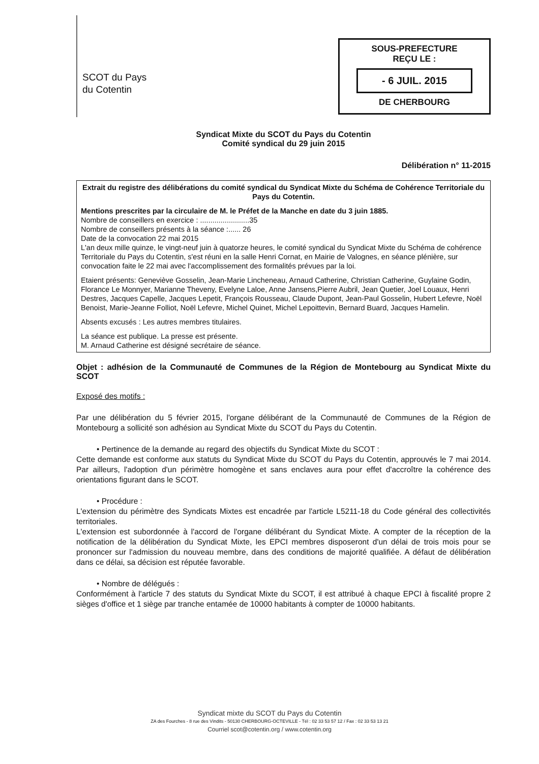SCOT du Pays
du Cotentin
SOUS-PREFECTURE
REÇU LE :
- 6 JUIL. 2015
DE CHERBOURG
Syndicat Mixte du SCOT du Pays du Cotentin
Comité syndical du 29 juin 2015
Délibération n° 11-2015
Extrait du registre des délibérations du comité syndical du Syndicat Mixte du Schéma de Cohérence Territoriale du Pays du Cotentin.
Mentions prescrites par la circulaire de M. le Préfet de la Manche en date du 3 juin 1885.
Nombre de conseillers en exercice : ........................35
Nombre de conseillers présents à la séance :...... 26
Date de la convocation 22 mai 2015
L'an deux mille quinze, le vingt-neuf juin à quatorze heures, le comité syndical du Syndicat Mixte du Schéma de cohérence Territoriale du Pays du Cotentin, s'est réuni en la salle Henri Cornat, en Mairie de Valognes, en séance plénière, sur convocation faite le 22 mai avec l'accomplissement des formalités prévues par la loi.
Etaient présents: Geneviève Gosselin, Jean-Marie Lincheneau, Arnaud Catherine, Christian Catherine, Guylaine Godin, Florance Le Monnyer, Marianne Theveny, Evelyne Laloe, Anne Jansens,Pierre Aubril, Jean Quetier, Joel Louaux, Henri Destres, Jacques Capelle, Jacques Lepetit, François Rousseau, Claude Dupont, Jean-Paul Gosselin, Hubert Lefevre, Noël Benoist, Marie-Jeanne Folliot, Noël Lefevre, Michel Quinet, Michel Lepoittevin, Bernard Buard, Jacques Hamelin.
Absents excusés : Les autres membres titulaires.
La séance est publique. La presse est présente.
M. Arnaud Catherine est désigné secrétaire de séance.
Objet : adhésion de la Communauté de Communes de la Région de Montebourg au Syndicat Mixte du SCOT
Exposé des motifs :
Par une délibération du 5 février 2015, l'organe délibérant de la Communauté de Communes de la Région de Montebourg a sollicité son adhésion au Syndicat Mixte du SCOT du Pays du Cotentin.
• Pertinence de la demande au regard des objectifs du Syndicat Mixte du SCOT :
Cette demande est conforme aux statuts du Syndicat Mixte du SCOT du Pays du Cotentin, approuvés le 7 mai 2014. Par ailleurs, l'adoption d'un périmètre homogène et sans enclaves aura pour effet d'accroître la cohérence des orientations figurant dans le SCOT.
• Procédure :
L'extension du périmètre des Syndicats Mixtes est encadrée par l'article L5211-18 du Code général des collectivités territoriales.
L'extension est subordonnée à l'accord de l'organe délibérant du Syndicat Mixte. A compter de la réception de la notification de la délibération du Syndicat Mixte, les EPCI membres disposeront d'un délai de trois mois pour se prononcer sur l'admission du nouveau membre, dans des conditions de majorité qualifiée. A défaut de délibération dans ce délai, sa décision est réputée favorable.
• Nombre de délégués :
Conformément à l'article 7 des statuts du Syndicat Mixte du SCOT, il est attribué à chaque EPCI à fiscalité propre 2 sièges d'office et 1 siège par tranche entamée de 10000 habitants à compter de 10000 habitants.
Syndicat mixte du SCOT du Pays du Cotentin
ZA des Fourches - 8 rue des Vindits - 50130 CHERBOURG-OCTEVILLE - Tél : 02 33 53 57 12 / Fax : 02 33 53 13 21
Courriel scot@cotentin.org / www.cotentin.org